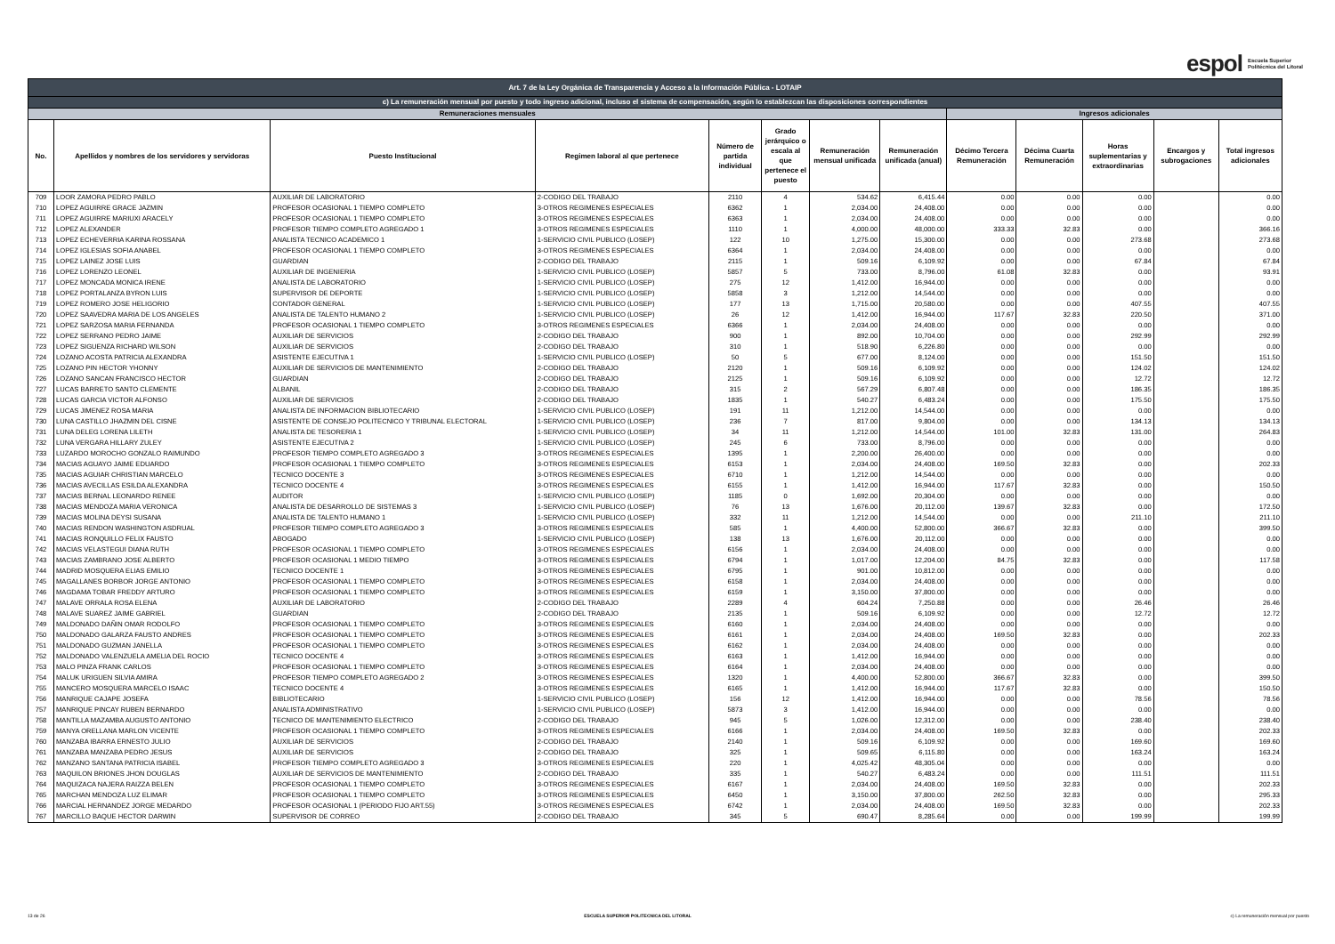espol Escuela Superior
Politécnica del Litoral
| Art. 7 de la Ley Orgánica de Transparencia y Acceso a la Información Pública - LOTAIP | | | | | | | | | | | | |
| --- | --- | --- | --- | --- | --- | --- | --- | --- | --- | --- | --- | --- |
| c) La remuneración mensual por puesto y todo ingreso adicional, incluso el sistema de compensación, según lo establezcan las disposiciones correspondientes | | | | | | | | | | | | |
| Remuneraciones mensuales | | | | | | | | Ingresos adicionales | | | | |
| No. | Apellidos y nombres de los servidores y servidoras | Puesto Institucional | Regimen laboral al que pertenece | Número de partida individual | Grado jerárquico o escala al que pertenece el puesto | Remuneración mensual unificada | Remuneración unificada (anual) | Décimo Tercera Remuneración | Décima Cuarta Remuneración | Horas suplementarias y extraordinarias | Encargos y subrogaciones | Total ingresos adicionales |
| 709 | LOOR ZAMORA PEDRO PABLO | AUXILIAR DE LABORATORIO | 2-CODIGO DEL TRABAJO | 2110 | 4 | 534.62 | 6,415.44 | 0.00 | 0.00 | 0.00 | | 0.00 |
| 710 | LOPEZ AGUIRRE GRACE JAZMIN | PROFESOR OCASIONAL 1 TIEMPO COMPLETO | 3-OTROS REGIMENES ESPECIALES | 6362 | 1 | 2,034.00 | 24,408.00 | 0.00 | 0.00 | 0.00 | | 0.00 |
| 711 | LOPEZ AGUIRRE MARIUXI ARACELY | PROFESOR OCASIONAL 1 TIEMPO COMPLETO | 3-OTROS REGIMENES ESPECIALES | 6363 | 1 | 2,034.00 | 24,408.00 | 0.00 | 0.00 | 0.00 | | 0.00 |
| 712 | LOPEZ ALEXANDER | PROFESOR TIEMPO COMPLETO AGREGADO 1 | 3-OTROS REGIMENES ESPECIALES | 1110 | 1 | 4,000.00 | 48,000.00 | 333.33 | 32.83 | 0.00 | | 366.16 |
| 713 | LOPEZ ECHEVERRIA KARINA ROSSANA | ANALISTA TECNICO ACADEMICO 1 | 1-SERVICIO CIVIL PUBLICO (LOSEP) | 122 | 10 | 1,275.00 | 15,300.00 | 0.00 | 0.00 | 273.68 | | 273.68 |
| 714 | LOPEZ IGLESIAS SOFIA ANABEL | PROFESOR OCASIONAL 1 TIEMPO COMPLETO | 3-OTROS REGIMENES ESPECIALES | 6364 | 1 | 2,034.00 | 24,408.00 | 0.00 | 0.00 | 0.00 | | 0.00 |
| 715 | LOPEZ LAINEZ JOSE LUIS | GUARDIAN | 2-CODIGO DEL TRABAJO | 2115 | 1 | 509.16 | 6,109.92 | 0.00 | 0.00 | 67.84 | | 67.84 |
| 716 | LOPEZ LORENZO LEONEL | AUXILIAR DE INGENIERIA | 1-SERVICIO CIVIL PUBLICO (LOSEP) | 5857 | 5 | 733.00 | 8,796.00 | 61.08 | 32.83 | 0.00 | | 93.91 |
| 717 | LOPEZ MONCADA MONICA IRENE | ANALISTA DE LABORATORIO | 1-SERVICIO CIVIL PUBLICO (LOSEP) | 275 | 12 | 1,412.00 | 16,944.00 | 0.00 | 0.00 | 0.00 | | 0.00 |
| 718 | LOPEZ PORTALANZA BYRON LUIS | SUPERVISOR DE DEPORTE | 1-SERVICIO CIVIL PUBLICO (LOSEP) | 5858 | 3 | 1,212.00 | 14,544.00 | 0.00 | 0.00 | 0.00 | | 0.00 |
| 719 | LOPEZ ROMERO JOSE HELIGORIO | CONTADOR GENERAL | 1-SERVICIO CIVIL PUBLICO (LOSEP) | 177 | 13 | 1,715.00 | 20,580.00 | 0.00 | 0.00 | 407.55 | | 407.55 |
| 720 | LOPEZ SAAVEDRA MARIA DE LOS ANGELES | ANALISTA DE TALENTO HUMANO 2 | 1-SERVICIO CIVIL PUBLICO (LOSEP) | 26 | 12 | 1,412.00 | 16,944.00 | 117.67 | 32.83 | 220.50 | | 371.00 |
| 721 | LOPEZ SARZOSA MARIA FERNANDA | PROFESOR OCASIONAL 1 TIEMPO COMPLETO | 3-OTROS REGIMENES ESPECIALES | 6366 | 1 | 2,034.00 | 24,408.00 | 0.00 | 0.00 | 0.00 | | 0.00 |
| 722 | LOPEZ SERRANO PEDRO JAIME | AUXILIAR DE SERVICIOS | 2-CODIGO DEL TRABAJO | 900 | 1 | 892.00 | 10,704.00 | 0.00 | 0.00 | 292.99 | | 292.99 |
| 723 | LOPEZ SIGUENZA RICHARD WILSON | AUXILIAR DE SERVICIOS | 2-CODIGO DEL TRABAJO | 310 | 1 | 518.90 | 6,226.80 | 0.00 | 0.00 | 0.00 | | 0.00 |
| 724 | LOZANO ACOSTA PATRICIA ALEXANDRA | ASISTENTE EJECUTIVA 1 | 1-SERVICIO CIVIL PUBLICO (LOSEP) | 50 | 5 | 677.00 | 8,124.00 | 0.00 | 0.00 | 151.50 | | 151.50 |
| 725 | LOZANO PIN HECTOR YHONNY | AUXILIAR DE SERVICIOS DE MANTENIMIENTO | 2-CODIGO DEL TRABAJO | 2120 | 1 | 509.16 | 6,109.92 | 0.00 | 0.00 | 124.02 | | 124.02 |
| 726 | LOZANO SANCAN FRANCISCO HECTOR | GUARDIAN | 2-CODIGO DEL TRABAJO | 2125 | 1 | 509.16 | 6,109.92 | 0.00 | 0.00 | 12.72 | | 12.72 |
| 727 | LUCAS BARRETO SANTO CLEMENTE | ALBANIL | 2-CODIGO DEL TRABAJO | 315 | 2 | 567.29 | 6,807.48 | 0.00 | 0.00 | 186.35 | | 186.35 |
| 728 | LUCAS GARCIA VICTOR ALFONSO | AUXILIAR DE SERVICIOS | 2-CODIGO DEL TRABAJO | 1835 | 1 | 540.27 | 6,483.24 | 0.00 | 0.00 | 175.50 | | 175.50 |
| 729 | LUCAS JIMENEZ ROSA MARIA | ANALISTA DE INFORMACION BIBLIOTECARIO | 1-SERVICIO CIVIL PUBLICO (LOSEP) | 191 | 11 | 1,212.00 | 14,544.00 | 0.00 | 0.00 | 0.00 | | 0.00 |
| 730 | LUNA CASTILLO JHAZMIN DEL CISNE | ASISTENTE DE CONSEJO POLITECNICO Y TRIBUNAL ELECTORAL | 1-SERVICIO CIVIL PUBLICO (LOSEP) | 236 | 7 | 817.00 | 9,804.00 | 0.00 | 0.00 | 134.13 | | 134.13 |
| 731 | LUNA DELEG LORENA LILETH | ANALISTA DE TESORERIA 1 | 1-SERVICIO CIVIL PUBLICO (LOSEP) | 34 | 11 | 1,212.00 | 14,544.00 | 101.00 | 32.83 | 131.00 | | 264.83 |
| 732 | LUNA VERGARA HILLARY ZULEY | ASISTENTE EJECUTIVA 2 | 1-SERVICIO CIVIL PUBLICO (LOSEP) | 245 | 6 | 733.00 | 8,796.00 | 0.00 | 0.00 | 0.00 | | 0.00 |
| 733 | LUZARDO MOROCHO GONZALO RAIMUNDO | PROFESOR TIEMPO COMPLETO AGREGADO 3 | 3-OTROS REGIMENES ESPECIALES | 1395 | 1 | 2,200.00 | 26,400.00 | 0.00 | 0.00 | 0.00 | | 0.00 |
| 734 | MACIAS AGUAYO JAIME EDUARDO | PROFESOR OCASIONAL 1 TIEMPO COMPLETO | 3-OTROS REGIMENES ESPECIALES | 6153 | 1 | 2,034.00 | 24,408.00 | 169.50 | 32.83 | 0.00 | | 202.33 |
| 735 | MACIAS AGUIAR CHRISTIAN MARCELO | TECNICO DOCENTE 3 | 3-OTROS REGIMENES ESPECIALES | 6710 | 1 | 1,212.00 | 14,544.00 | 0.00 | 0.00 | 0.00 | | 0.00 |
| 736 | MACIAS AVECILLAS ESILDA ALEXANDRA | TECNICO DOCENTE 4 | 3-OTROS REGIMENES ESPECIALES | 6155 | 1 | 1,412.00 | 16,944.00 | 117.67 | 32.83 | 0.00 | | 150.50 |
| 737 | MACIAS BERNAL LEONARDO RENEE | AUDITOR | 1-SERVICIO CIVIL PUBLICO (LOSEP) | 1185 | 0 | 1,692.00 | 20,304.00 | 0.00 | 0.00 | 0.00 | | 0.00 |
| 738 | MACIAS MENDOZA MARIA VERONICA | ANALISTA DE DESARROLLO DE SISTEMAS 3 | 1-SERVICIO CIVIL PUBLICO (LOSEP) | 76 | 13 | 1,676.00 | 20,112.00 | 139.67 | 32.83 | 0.00 | | 172.50 |
| 739 | MACIAS MOLINA DEYSI SUSANA | ANALISTA DE TALENTO HUMANO 1 | 1-SERVICIO CIVIL PUBLICO (LOSEP) | 332 | 11 | 1,212.00 | 14,544.00 | 0.00 | 0.00 | 211.10 | | 211.10 |
| 740 | MACIAS RENDON WASHINGTON ASDRUAL | PROFESOR TIEMPO COMPLETO AGREGADO 3 | 3-OTROS REGIMENES ESPECIALES | 585 | 1 | 4,400.00 | 52,800.00 | 366.67 | 32.83 | 0.00 | | 399.50 |
| 741 | MACIAS RONQUILLO FELIX FAUSTO | ABOGADO | 1-SERVICIO CIVIL PUBLICO (LOSEP) | 138 | 13 | 1,676.00 | 20,112.00 | 0.00 | 0.00 | 0.00 | | 0.00 |
| 742 | MACIAS VELASTEGUI DIANA RUTH | PROFESOR OCASIONAL 1 TIEMPO COMPLETO | 3-OTROS REGIMENES ESPECIALES | 6156 | 1 | 2,034.00 | 24,408.00 | 0.00 | 0.00 | 0.00 | | 0.00 |
| 743 | MACIAS ZAMBRANO JOSE ALBERTO | PROFESOR OCASIONAL 1 MEDIO TIEMPO | 3-OTROS REGIMENES ESPECIALES | 6794 | 1 | 1,017.00 | 12,204.00 | 84.75 | 32.83 | 0.00 | | 117.58 |
| 744 | MADRID MOSQUERA ELIAS EMILIO | TECNICO DOCENTE 1 | 3-OTROS REGIMENES ESPECIALES | 6795 | 1 | 901.00 | 10,812.00 | 0.00 | 0.00 | 0.00 | | 0.00 |
| 745 | MAGALLANES BORBOR JORGE ANTONIO | PROFESOR OCASIONAL 1 TIEMPO COMPLETO | 3-OTROS REGIMENES ESPECIALES | 6158 | 1 | 2,034.00 | 24,408.00 | 0.00 | 0.00 | 0.00 | | 0.00 |
| 746 | MAGDAMA TOBAR FREDDY ARTURO | PROFESOR OCASIONAL 1 TIEMPO COMPLETO | 3-OTROS REGIMENES ESPECIALES | 6159 | 1 | 3,150.00 | 37,800.00 | 0.00 | 0.00 | 0.00 | | 0.00 |
| 747 | MALAVE ORRALA ROSA ELENA | AUXILIAR DE LABORATORIO | 2-CODIGO DEL TRABAJO | 2289 | 4 | 604.24 | 7,250.88 | 0.00 | 0.00 | 26.46 | | 26.46 |
| 748 | MALAVE SUAREZ JAIME GABRIEL | GUARDIAN | 2-CODIGO DEL TRABAJO | 2135 | 1 | 509.16 | 6,109.92 | 0.00 | 0.00 | 12.72 | | 12.72 |
| 749 | MALDONADO DAÑIN OMAR RODOLFO | PROFESOR OCASIONAL 1 TIEMPO COMPLETO | 3-OTROS REGIMENES ESPECIALES | 6160 | 1 | 2,034.00 | 24,408.00 | 0.00 | 0.00 | 0.00 | | 0.00 |
| 750 | MALDONADO GALARZA FAUSTO ANDRES | PROFESOR OCASIONAL 1 TIEMPO COMPLETO | 3-OTROS REGIMENES ESPECIALES | 6161 | 1 | 2,034.00 | 24,408.00 | 169.50 | 32.83 | 0.00 | | 202.33 |
| 751 | MALDONADO GUZMAN JANELLA | PROFESOR OCASIONAL 1 TIEMPO COMPLETO | 3-OTROS REGIMENES ESPECIALES | 6162 | 1 | 2,034.00 | 24,408.00 | 0.00 | 0.00 | 0.00 | | 0.00 |
| 752 | MALDONADO VALENZUELA AMELIA DEL ROCIO | TECNICO DOCENTE 4 | 3-OTROS REGIMENES ESPECIALES | 6163 | 1 | 1,412.00 | 16,944.00 | 0.00 | 0.00 | 0.00 | | 0.00 |
| 753 | MALO PINZA FRANK CARLOS | PROFESOR OCASIONAL 1 TIEMPO COMPLETO | 3-OTROS REGIMENES ESPECIALES | 6164 | 1 | 2,034.00 | 24,408.00 | 0.00 | 0.00 | 0.00 | | 0.00 |
| 754 | MALUK URIGUEN SILVIA AMIRA | PROFESOR TIEMPO COMPLETO AGREGADO 2 | 3-OTROS REGIMENES ESPECIALES | 1320 | 1 | 4,400.00 | 52,800.00 | 366.67 | 32.83 | 0.00 | | 399.50 |
| 755 | MANCERO MOSQUERA MARCELO ISAAC | TECNICO DOCENTE 4 | 3-OTROS REGIMENES ESPECIALES | 6165 | 1 | 1,412.00 | 16,944.00 | 117.67 | 32.83 | 0.00 | | 150.50 |
| 756 | MANRIQUE CAJAPE JOSEFA | BIBLIOTECARIO | 1-SERVICIO CIVIL PUBLICO (LOSEP) | 156 | 12 | 1,412.00 | 16,944.00 | 0.00 | 0.00 | 78.56 | | 78.56 |
| 757 | MANRIQUE PINCAY RUBEN BERNARDO | ANALISTA ADMINISTRATIVO | 1-SERVICIO CIVIL PUBLICO (LOSEP) | 5873 | 3 | 1,412.00 | 16,944.00 | 0.00 | 0.00 | 0.00 | | 0.00 |
| 758 | MANTILLA MAZAMBA AUGUSTO ANTONIO | TECNICO DE MANTENIMIENTO ELECTRICO | 2-CODIGO DEL TRABAJO | 945 | 5 | 1,026.00 | 12,312.00 | 0.00 | 0.00 | 238.40 | | 238.40 |
| 759 | MANYA ORELLANA MARLON VICENTE | PROFESOR OCASIONAL 1 TIEMPO COMPLETO | 3-OTROS REGIMENES ESPECIALES | 6166 | 1 | 2,034.00 | 24,408.00 | 169.50 | 32.83 | 0.00 | | 202.33 |
| 760 | MANZABA IBARRA ERNESTO JULIO | AUXILIAR DE SERVICIOS | 2-CODIGO DEL TRABAJO | 2140 | 1 | 509.16 | 6,109.92 | 0.00 | 0.00 | 169.60 | | 169.60 |
| 761 | MANZABA MANZABA PEDRO JESUS | AUXILIAR DE SERVICIOS | 2-CODIGO DEL TRABAJO | 325 | 1 | 509.65 | 6,115.80 | 0.00 | 0.00 | 163.24 | | 163.24 |
| 762 | MANZANO SANTANA PATRICIA ISABEL | PROFESOR TIEMPO COMPLETO AGREGADO 3 | 3-OTROS REGIMENES ESPECIALES | 220 | 1 | 4,025.42 | 48,305.04 | 0.00 | 0.00 | 0.00 | | 0.00 |
| 763 | MAQUILON BRIONES JHON DOUGLAS | AUXILIAR DE SERVICIOS DE MANTENIMIENTO | 2-CODIGO DEL TRABAJO | 335 | 1 | 540.27 | 6,483.24 | 0.00 | 0.00 | 111.51 | | 111.51 |
| 764 | MAQUIZACA NAJERA RAIZZA BELEN | PROFESOR OCASIONAL 1 TIEMPO COMPLETO | 3-OTROS REGIMENES ESPECIALES | 6167 | 1 | 2,034.00 | 24,408.00 | 169.50 | 32.83 | 0.00 | | 202.33 |
| 765 | MARCHAN MENDOZA LUZ ELIMAR | PROFESOR OCASIONAL 1 TIEMPO COMPLETO | 3-OTROS REGIMENES ESPECIALES | 6450 | 1 | 3,150.00 | 37,800.00 | 262.50 | 32.83 | 0.00 | | 295.33 |
| 766 | MARCIAL HERNANDEZ JORGE MEDARDO | PROFESOR OCASIONAL 1 (PERIODO FIJO ART.55) | 3-OTROS REGIMENES ESPECIALES | 6742 | 1 | 2,034.00 | 24,408.00 | 169.50 | 32.83 | 0.00 | | 202.33 |
| 767 | MARCILLO BAQUE HECTOR DARWIN | SUPERVISOR DE CORREO | 2-CODIGO DEL TRABAJO | 345 | 5 | 690.47 | 8,285.64 | 0.00 | 0.00 | 199.99 | | 199.99 |
13 de 26 ESCUELA SUPERIOR POLITECNICA DEL LITORAL c) La remuneración mensual por puesto